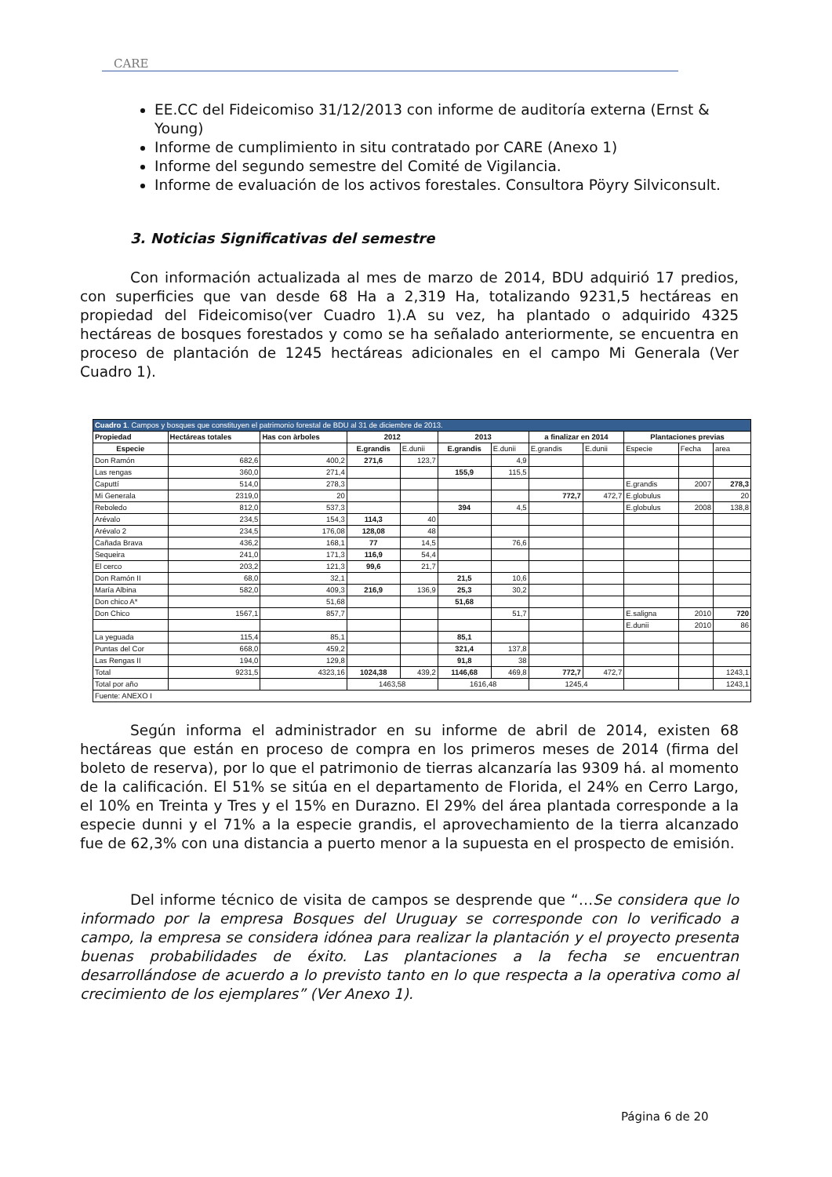CARE
EE.CC del Fideicomiso 31/12/2013 con informe de auditoría externa (Ernst & Young)
Informe de cumplimiento in situ contratado por CARE (Anexo 1)
Informe del segundo semestre del Comité de Vigilancia.
Informe de evaluación de los activos forestales. Consultora Pöyry Silviconsult.
3. Noticias Significativas del semestre
Con información actualizada al mes de marzo de 2014, BDU adquirió 17 predios, con superficies que van desde 68 Ha a 2,319 Ha, totalizando 9231,5 hectáreas en propiedad del Fideicomiso(ver Cuadro 1).A su vez, ha plantado o adquirido 4325 hectáreas de bosques forestados y como se ha señalado anteriormente, se encuentra en proceso de plantación de 1245 hectáreas adicionales en el campo Mi Generala (Ver Cuadro 1).
| Cuadro 1 . Campos y bosques que constituyen el patrimonio forestal de BDU al 31 de diciembre de 2013. | | | | | | | | | | | |
| --- | --- | --- | --- | --- | --- | --- | --- | --- | --- | --- | --- |
| Propiedad | Hectáreas totales | Has con àrboles | 2012 | | 2013 | | a finalizar en 2014 | | Plantaciones previas | | |
| Especie | | | E.grandis | E.dunii | E.grandis | E.dunii | E.grandis | E.dunii | Especie | Fecha | area |
| Don Ramón | 682,6 | 400,2 | 271,6 | 123,7 | | 4,9 | | | | | |
| Las rengas | 360,0 | 271,4 | | | 155,9 | 115,5 | | | | | |
| Caputtí | 514,0 | 278,3 | | | | | | | E.grandis | 2007 | 278,3 |
| Mi Generala | 2319,0 | 20 | | | | | 772,7 | 472,7 | E.globulus | | 20 |
| Reboledo | 812,0 | 537,3 | | | 394 | 4,5 | | | E.globulus | 2008 | 138,8 |
| Arévalo | 234,5 | 154,3 | 114,3 | 40 | | | | | | | |
| Arévalo 2 | 234,5 | 176,08 | 128,08 | 48 | | | | | | | |
| Cañada Brava | 436,2 | 168,1 | 77 | 14,5 | | 76,6 | | | | | |
| Sequeira | 241,0 | 171,3 | 116,9 | 54,4 | | | | | | | |
| El cerco | 203,2 | 121,3 | 99,6 | 21,7 | | | | | | | |
| Don Ramón II | 68,0 | 32,1 | | | 21,5 | 10,6 | | | | | |
| María Albina | 582,0 | 409,3 | 216,9 | 136,9 | 25,3 | 30,2 | | | | | |
| Don chico A* | | 51,68 | | | 51,68 | | | | | | |
| Don Chico | 1567,1 | 857,7 | | | | 51,7 | | | E.saligna | 2010 | 720 |
| | | | | | | | | | E.dunii | 2010 | 86 |
| La yeguada | 115,4 | 85,1 | | | 85,1 | | | | | | |
| Puntas del Cor | 668,0 | 459,2 | | | 321,4 | 137,8 | | | | | |
| Las Rengas II | 194,0 | 129,8 | | | 91,8 | 38 | | | | | |
| Total | 9231,5 | 4323,16 | 1024,38 | 439,2 | 1146,68 | 469,8 | 772,7 | 472,7 | | | 1243,1 |
| Total por año | | | 1463,58 | | 1616,48 | | 1245,4 | | | | 1243,1 |
| Fuente: ANEXO I | | | | | | | | | | | |
Según informa el administrador en su informe de abril de 2014, existen 68 hectáreas que están en proceso de compra en los primeros meses de 2014 (firma del boleto de reserva), por lo que el patrimonio de tierras alcanzaría las 9309 há. al momento de la calificación. El 51% se sitúa en el departamento de Florida, el 24% en Cerro Largo, el 10% en Treinta y Tres y el 15% en Durazno. El 29% del área plantada corresponde a la especie dunni y el 71% a la especie grandis, el aprovechamiento de la tierra alcanzado fue de 62,3% con una distancia a puerto menor a la supuesta en el prospecto de emisión.
Del informe técnico de visita de campos se desprende que “…Se considera que lo informado por la empresa Bosques del Uruguay se corresponde con lo verificado a campo, la empresa se considera idónea para realizar la plantación y el proyecto presenta buenas probabilidades de éxito. Las plantaciones a la fecha se encuentran desarrollándose de acuerdo a lo previsto tanto en lo que respecta a la operativa como al crecimiento de los ejemplares” (Ver Anexo 1).
Página 6 de 20